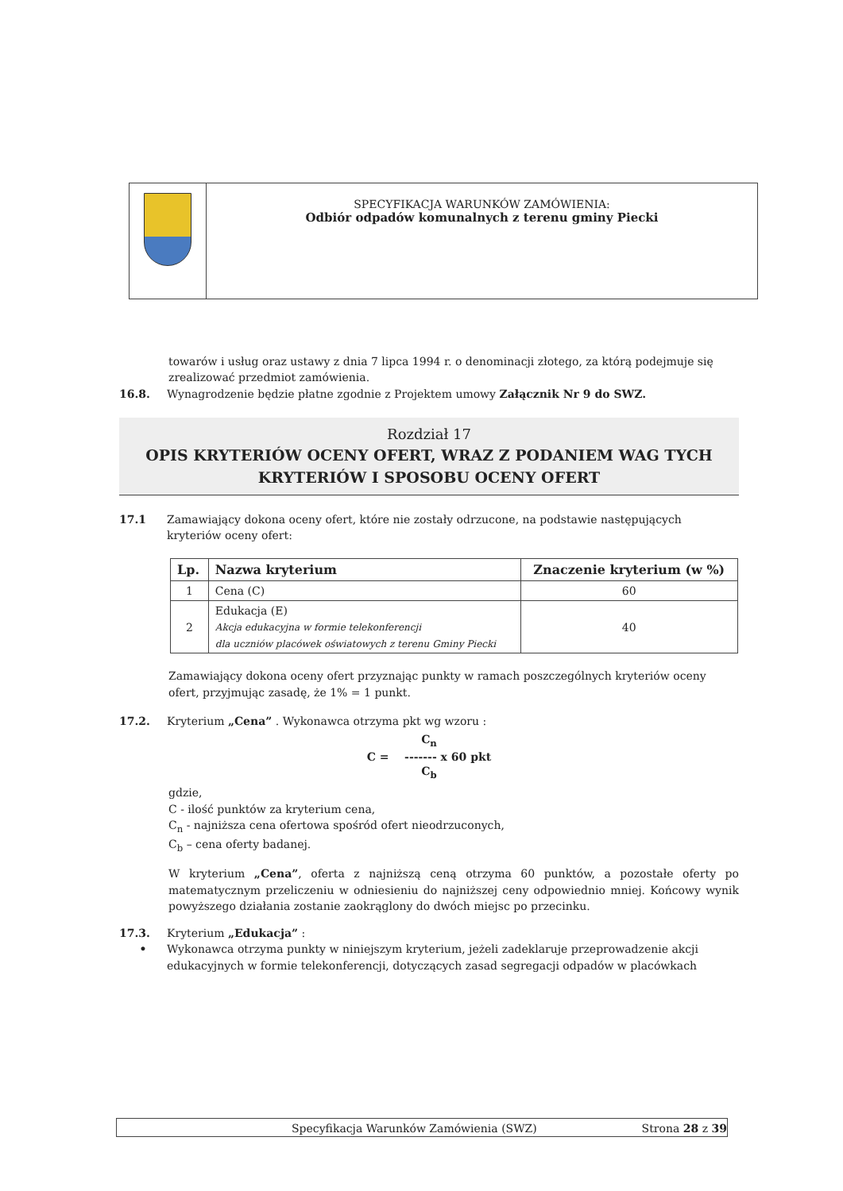SPECYFIKACJA WARUNKÓW ZAMÓWIENIA:
Odbiór odpadów komunalnych z terenu gminy Piecki
towarów i usług oraz ustawy z dnia 7 lipca 1994 r. o denominacji złotego, za którą podejmuje się zrealizować przedmiot zamówienia.
16.8. Wynagrodzenie będzie płatne zgodnie z Projektem umowy Załącznik Nr 9 do SWZ.
Rozdział 17
OPIS KRYTERIÓW OCENY OFERT, WRAZ Z PODANIEM WAG TYCH
KRYTERIÓW I SPOSOBU OCENY OFERT
17.1 Zamawiający dokona oceny ofert, które nie zostały odrzucone, na podstawie następujących kryteriów oceny ofert:
| Lp. | Nazwa kryterium | Znaczenie kryterium (w %) |
| --- | --- | --- |
| 1 | Cena (C) | 60 |
| 2 | Edukacja (E) Akcja edukacyjna w formie telekonferencji dla uczniów placówek oświatowych z terenu Gminy Piecki | 40 |
Zamawiający dokona oceny ofert przyznając punkty w ramach poszczególnych kryteriów oceny ofert, przyjmując zasadę, że 1% = 1 punkt.
17.2. Kryterium „Cena” . Wykonawca otrzyma pkt wg wzoru :
C<sub>n</sub>
C = ------- x 60 pkt
C<sub>b</sub>
gdzie,
C - ilość punktów za kryterium cena,
C<sub>n</sub> - najniższa cena ofertowa spośród ofert nieodrzuconych,
C<sub>b</sub> – cena oferty badanej.
W kryterium „Cena”, oferta z najniższą ceną otrzyma 60 punktów, a pozostałe oferty po matematycznym przeliczeniu w odniesieniu do najniższej ceny odpowiednio mniej. Końcowy wynik powyższego działania zostanie zaokrąglony do dwóch miejsc po przecinku.
17.3. Kryterium „Edukacja” :
• Wykonawca otrzyma punkty w niniejszym kryterium, jeżeli zadeklaruje przeprowadzenie akcji edukacyjnych w formie telekonferencji, dotyczących zasad segregacji odpadów w placówkach
Specyfikacja Warunków Zamówienia (SWZ) Strona 28 z 39